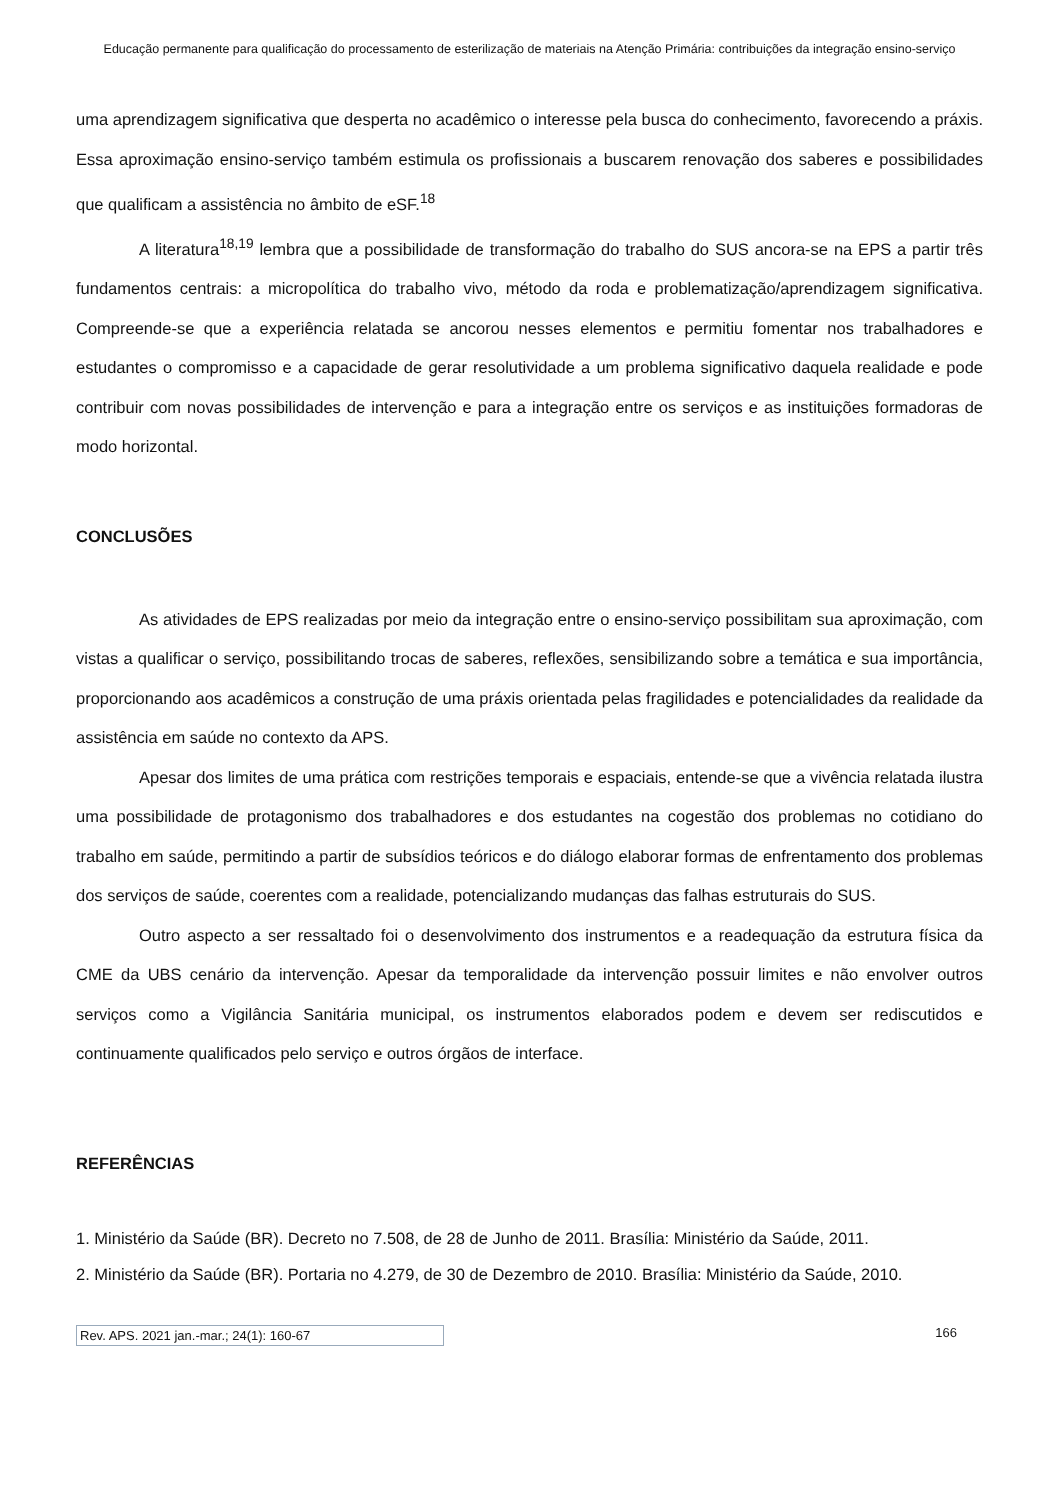Educação permanente para qualificação do processamento de esterilização de materiais na Atenção Primária: contribuições da integração ensino-serviço
uma aprendizagem significativa que desperta no acadêmico o interesse pela busca do conhecimento, favorecendo a práxis. Essa aproximação ensino-serviço também estimula os profissionais a buscarem renovação dos saberes e possibilidades que qualificam a assistência no âmbito de eSF.<sup>18</sup>
A literatura<sup>18,19</sup> lembra que a possibilidade de transformação do trabalho do SUS ancora-se na EPS a partir três fundamentos centrais: a micropolítica do trabalho vivo, método da roda e problematização/aprendizagem significativa. Compreende-se que a experiência relatada se ancorou nesses elementos e permitiu fomentar nos trabalhadores e estudantes o compromisso e a capacidade de gerar resolutividade a um problema significativo daquela realidade e pode contribuir com novas possibilidades de intervenção e para a integração entre os serviços e as instituições formadoras de modo horizontal.
CONCLUSÕES
As atividades de EPS realizadas por meio da integração entre o ensino-serviço possibilitam sua aproximação, com vistas a qualificar o serviço, possibilitando trocas de saberes, reflexões, sensibilizando sobre a temática e sua importância, proporcionando aos acadêmicos a construção de uma práxis orientada pelas fragilidades e potencialidades da realidade da assistência em saúde no contexto da APS.
Apesar dos limites de uma prática com restrições temporais e espaciais, entende-se que a vivência relatada ilustra uma possibilidade de protagonismo dos trabalhadores e dos estudantes na cogestão dos problemas no cotidiano do trabalho em saúde, permitindo a partir de subsídios teóricos e do diálogo elaborar formas de enfrentamento dos problemas dos serviços de saúde, coerentes com a realidade, potencializando mudanças das falhas estruturais do SUS.
Outro aspecto a ser ressaltado foi o desenvolvimento dos instrumentos e a readequação da estrutura física da CME da UBS cenário da intervenção. Apesar da temporalidade da intervenção possuir limites e não envolver outros serviços como a Vigilância Sanitária municipal, os instrumentos elaborados podem e devem ser rediscutidos e continuamente qualificados pelo serviço e outros órgãos de interface.
REFERÊNCIAS
1. Ministério da Saúde (BR). Decreto no 7.508, de 28 de Junho de 2011. Brasília: Ministério da Saúde, 2011.
2. Ministério da Saúde (BR). Portaria no 4.279, de 30 de Dezembro de 2010. Brasília: Ministério da Saúde, 2010.
Rev. APS. 2021 jan.-mar.; 24(1): 160-67 166